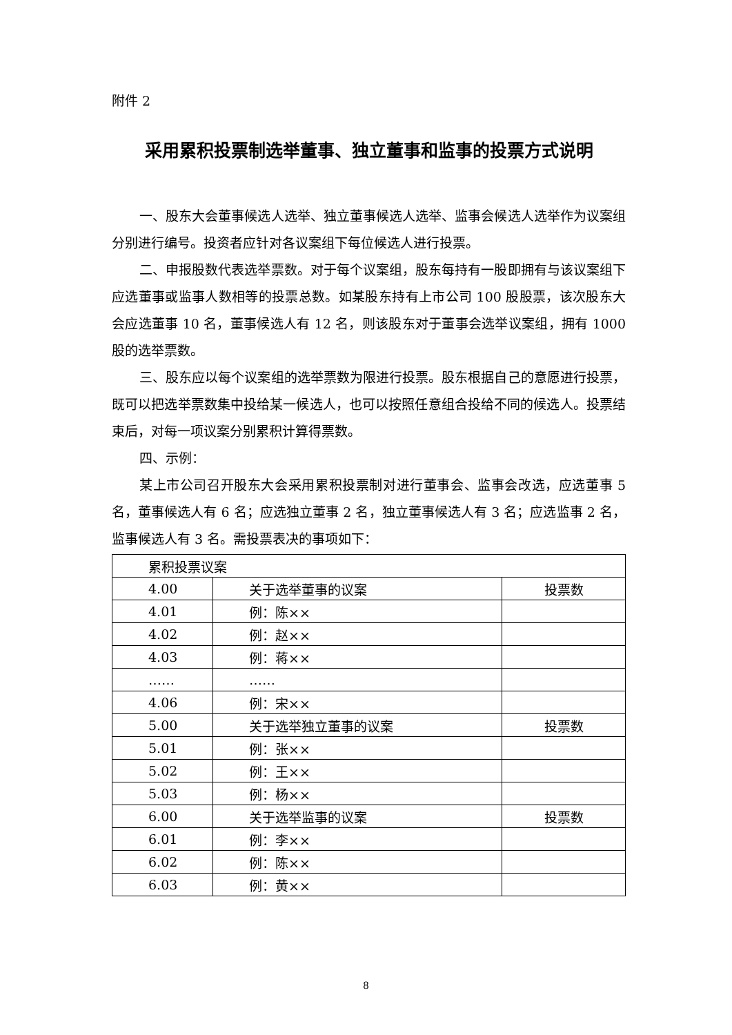附件 2
采用累积投票制选举董事、独立董事和监事的投票方式说明
一、股东大会董事候选人选举、独立董事候选人选举、监事会候选人选举作为议案组分别进行编号。投资者应针对各议案组下每位候选人进行投票。
二、申报股数代表选举票数。对于每个议案组，股东每持有一股即拥有与该议案组下应选董事或监事人数相等的投票总数。如某股东持有上市公司 100 股股票，该次股东大会应选董事 10 名，董事候选人有 12 名，则该股东对于董事会选举议案组，拥有 1000 股的选举票数。
三、股东应以每个议案组的选举票数为限进行投票。股东根据自己的意愿进行投票，既可以把选举票数集中投给某一候选人，也可以按照任意组合投给不同的候选人。投票结束后，对每一项议案分别累积计算得票数。
四、示例：
某上市公司召开股东大会采用累积投票制对进行董事会、监事会改选，应选董事 5 名，董事候选人有 6 名；应选独立董事 2 名，独立董事候选人有 3 名；应选监事 2 名，监事候选人有 3 名。需投票表决的事项如下：
| 累积投票议案 | | |
| 4.00 | 关于选举董事的议案 | 投票数 |
| 4.01 | 例：陈×× | |
| 4.02 | 例：赵×× | |
| 4.03 | 例：蒋×× | |
| …… | …… | |
| 4.06 | 例：宋×× | |
| 5.00 | 关于选举独立董事的议案 | 投票数 |
| 5.01 | 例：张×× | |
| 5.02 | 例：王×× | |
| 5.03 | 例：杨×× | |
| 6.00 | 关于选举监事的议案 | 投票数 |
| 6.01 | 例：李×× | |
| 6.02 | 例：陈×× | |
| 6.03 | 例：黄×× | |
8